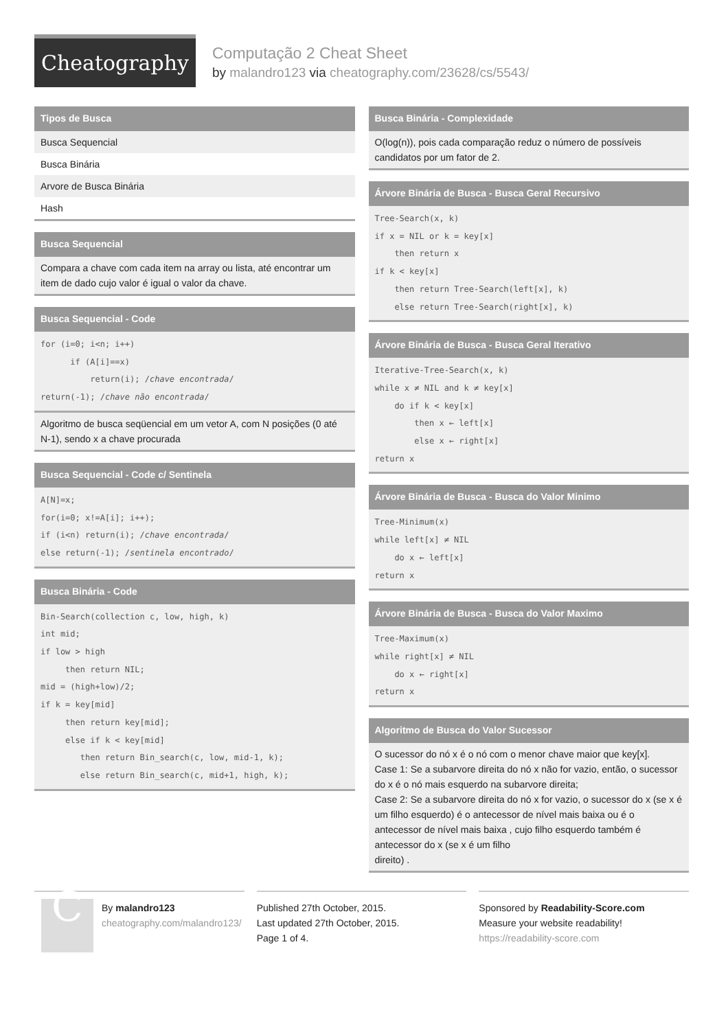Cheatography
Computação 2 Cheat Sheet
by malandro123 via cheatography.com/23628/cs/5543/
Tipos de Busca
Busca Sequencial
Busca Binária
Arvore de Busca Binária
Hash
Busca Sequencial
Compara a chave com cada item na array ou lista, até encontrar um item de dado cujo valor é igual o valor da chave.
Busca Sequencial - Code
for (i=0; i<n; i++) if (A[i]==x) return(i); /chave encontrada/ return(-1); /chave não encontrada/
Algoritmo de busca seqüencial em um vetor A, com N posições (0 até N-1), sendo x a chave procurada
Busca Sequencial - Code c/ Sentinela
A[N]=x; for(i=0; x!=A[i]; i++); if (i<n) return(i); /chave encontrada/ else return(-1); /sentinela encontrado/
Busca Binária - Code
Bin-Search(collection c, low, high, k) int mid; if low > high then return NIL; mid = (high+low)/2; if k = key[mid] then return key[mid]; else if k < key[mid] then return Bin_search(c, low, mid-1, k); else return Bin_search(c, mid+1, high, k);
Busca Binária - Complexidade
O(log(n)), pois cada comparação reduz o número de possíveis candidatos por um fator de 2.
Árvore Binária de Busca - Busca Geral Recursivo
Tree-Search(x, k) if x = NIL or k = key[x] then return x if k < key[x] then return Tree-Search(left[x], k) else return Tree-Search(right[x], k)
Árvore Binária de Busca - Busca Geral Iterativo
Iterative-Tree-Search(x, k) while x ≠ NIL and k ≠ key[x] do if k < key[x] then x ← left[x] else x ← right[x] return x
Árvore Binária de Busca - Busca do Valor Minimo
Tree-Minimum(x) while left[x] ≠ NIL do x ← left[x] return x
Árvore Binária de Busca - Busca do Valor Maximo
Tree-Maximum(x) while right[x] ≠ NIL do x ← right[x] return x
Algoritmo de Busca do Valor Sucessor
O sucessor do nó x é o nó com o menor chave maior que key[x].
Case 1: Se a subarvore direita do nó x não for vazio, então, o sucessor do x é o nó mais esquerdo na subarvore direita;
Case 2: Se a subarvore direita do nó x for vazio, o sucessor do x (se x é um filho esquerdo) é o antecessor de nível mais baixa ou é o antecessor de nível mais baixa , cujo filho esquerdo também é antecessor do x (se x é um filho
direito) .
C
By malandro123
cheatography.com/malandro123/
Published 27th October, 2015.
Last updated 27th October, 2015.
Page 1 of 4.
Sponsored by Readability-Score.com
Measure your website readability!
https://readability-score.com